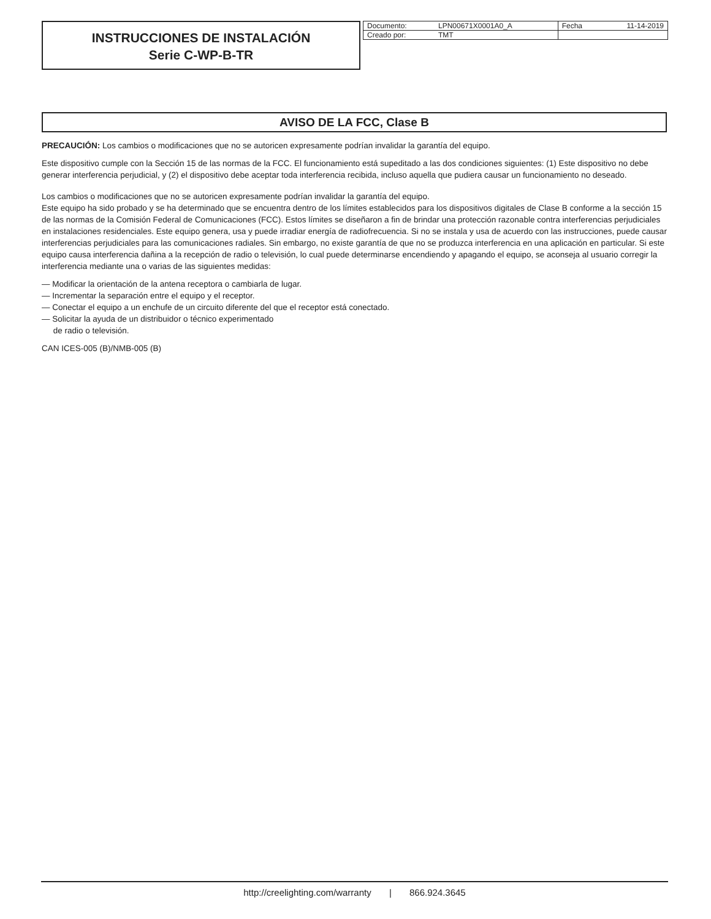INSTRUCCIONES DE INSTALACIÓN
Serie C-WP-B-TR
| Documento: | LPN00671X0001A0_A | Fecha | 11-14-2019 |
| Creado por: | TMT | | |
AVISO DE LA FCC, Clase B
PRECAUCIÓN: Los cambios o modificaciones que no se autoricen expresamente podrían invalidar la garantía del equipo.
Este dispositivo cumple con la Sección 15 de las normas de la FCC. El funcionamiento está supeditado a las dos condiciones siguientes: (1) Este dispositivo no debe generar interferencia perjudicial, y (2) el dispositivo debe aceptar toda interferencia recibida, incluso aquella que pudiera causar un funcionamiento no deseado.
Los cambios o modificaciones que no se autoricen expresamente podrían invalidar la garantía del equipo.
Este equipo ha sido probado y se ha determinado que se encuentra dentro de los límites establecidos para los dispositivos digitales de Clase B conforme a la sección 15 de las normas de la Comisión Federal de Comunicaciones (FCC). Estos límites se diseñaron a fin de brindar una protección razonable contra interferencias perjudiciales en instalaciones residenciales. Este equipo genera, usa y puede irradiar energía de radiofrecuencia. Si no se instala y usa de acuerdo con las instrucciones, puede causar interferencias perjudiciales para las comunicaciones radiales. Sin embargo, no existe garantía de que no se produzca interferencia en una aplicación en particular. Si este equipo causa interferencia dañina a la recepción de radio o televisión, lo cual puede determinarse encendiendo y apagando el equipo, se aconseja al usuario corregir la interferencia mediante una o varias de las siguientes medidas:
— Modificar la orientación de la antena receptora o cambiarla de lugar.
— Incrementar la separación entre el equipo y el receptor.
— Conectar el equipo a un enchufe de un circuito diferente del que el receptor está conectado.
— Solicitar la ayuda de un distribuidor o técnico experimentado
de radio o televisión.
CAN ICES-005 (B)/NMB-005 (B)
http://creelighting.com/warranty | 866.924.3645